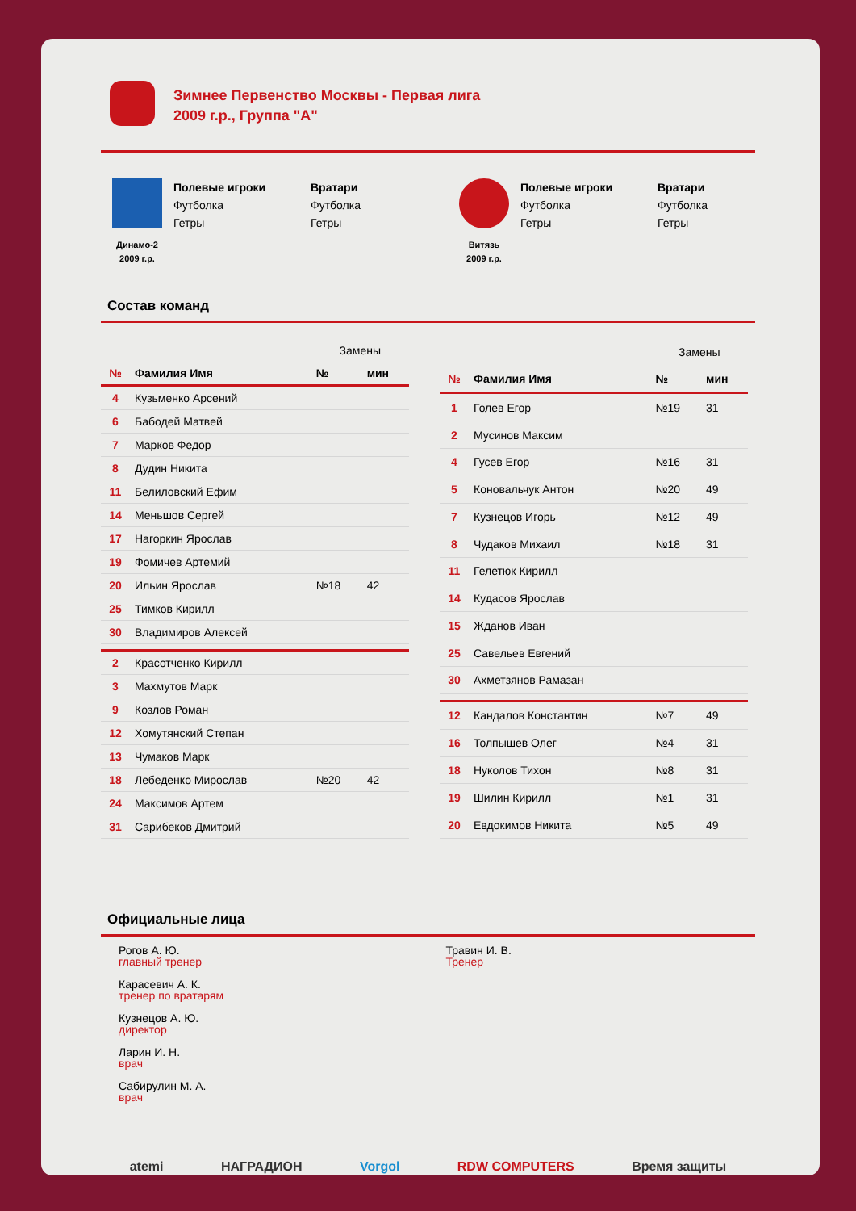Зимнее Первенство Москвы - Первая лига
2009 г.р., Группа "А"
Динамо-2
2009 г.р.
Полевые игроки
Футболка
Гетры
Вратари
Футболка
Гетры
Витязь
2009 г.р.
Полевые игроки
Футболка
Гетры
Вратари
Футболка
Гетры
Состав команд
| | | Замены | |
| № | Фамилия Имя | № | мин |
| 4 | Кузьменко Арсений | | |
| 6 | Бабодей Матвей | | |
| 7 | Марков Федор | | |
| 8 | Дудин Никита | | |
| 11 | Белиловский Ефим | | |
| 14 | Меньшов Сергей | | |
| 17 | Нагоркин Ярослав | | |
| 19 | Фомичев Артемий | | |
| 20 | Ильин Ярослав | №18 | 42 |
| 25 | Тимков Кирилл | | |
| 30 | Владимиров Алексей | | |
| 2 | Красотченко Кирилл | | |
| 3 | Махмутов Марк | | |
| 9 | Козлов Роман | | |
| 12 | Хомутянский Степан | | |
| 13 | Чумаков Марк | | |
| 18 | Лебеденко Мирослав | №20 | 42 |
| 24 | Максимов Артем | | |
| 31 | Сарибеков Дмитрий | | |
| | | Замены | |
| № | Фамилия Имя | № | мин |
| 1 | Голев Егор | №19 | 31 |
| 2 | Мусинов Максим | | |
| 4 | Гусев Егор | №16 | 31 |
| 5 | Коновальчук Антон | №20 | 49 |
| 7 | Кузнецов Игорь | №12 | 49 |
| 8 | Чудаков Михаил | №18 | 31 |
| 11 | Гелетюк Кирилл | | |
| 14 | Кудасов Ярослав | | |
| 15 | Жданов Иван | | |
| 25 | Савельев Евгений | | |
| 30 | Ахметзянов Рамазан | | |
| 12 | Кандалов Константин | №7 | 49 |
| 16 | Толпышев Олег | №4 | 31 |
| 18 | Нуколов Тихон | №8 | 31 |
| 19 | Шилин Кирилл | №1 | 31 |
| 20 | Евдокимов Никита | №5 | 49 |
Официальные лица
Рогов А. Ю.
главный тренер
Карасевич А. К.
тренер по вратарям
Кузнецов А. Ю.
директор
Ларин И. Н.
врач
Сабирулин М. А.
врач
Травин И. В.
Тренер
atemi НАГРАДИОН Vorgol RDW COMPUTERS Время защиты